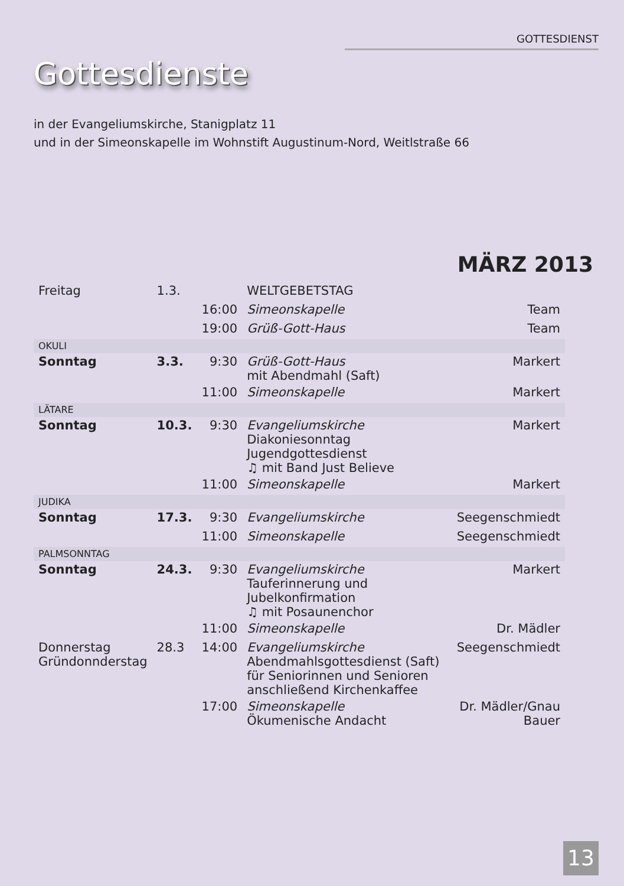GOTTESDIENST
Gottesdienste
in der Evangeliumskirche, Stanigplatz 11
und in der Simeonskapelle im Wohnstift Augustinum-Nord, Weitlstraße 66
MÄRZ 2013
| Freitag | 1.3. | | WELTGEBETSTAG | |
| | | 16:00 | Simeonskapelle | Team |
| | | 19:00 | Grüß-Gott-Haus | Team |
| OKULI | | | | |
| Sonntag | 3.3. | 9:30 | Grüß-Gott-Haus mit Abendmahl (Saft) | Markert |
| | | 11:00 | Simeonskapelle | Markert |
| LÄTARE | | | | |
| Sonntag | 10.3. | 9:30 | Evangeliumskirche Diakoniesonntag Jugendgottesdienst ♫ mit Band Just Believe | Markert |
| | | 11:00 | Simeonskapelle | Markert |
| JUDIKA | | | | |
| Sonntag | 17.3. | 9:30 | Evangeliumskirche | Seegenschmiedt |
| | | 11:00 | Simeonskapelle | Seegenschmiedt |
| PALMSONNTAG | | | | |
| Sonntag | 24.3. | 9:30 | Evangeliumskirche Tauferinnerung und Jubelkonfirmation ♫ mit Posaunenchor | Markert |
| | | 11:00 | Simeonskapelle | Dr. Mädler |
| Donnerstag Gründonnderstag | 28.3 | 14:00 | Evangeliumskirche Abendmahlsgottesdienst (Saft) für Seniorinnen und Senioren anschließend Kirchenkaffee | Seegenschmiedt |
| | | 17:00 | Simeonskapelle Ökumenische Andacht | Dr. Mädler/Gnau Bauer |
13